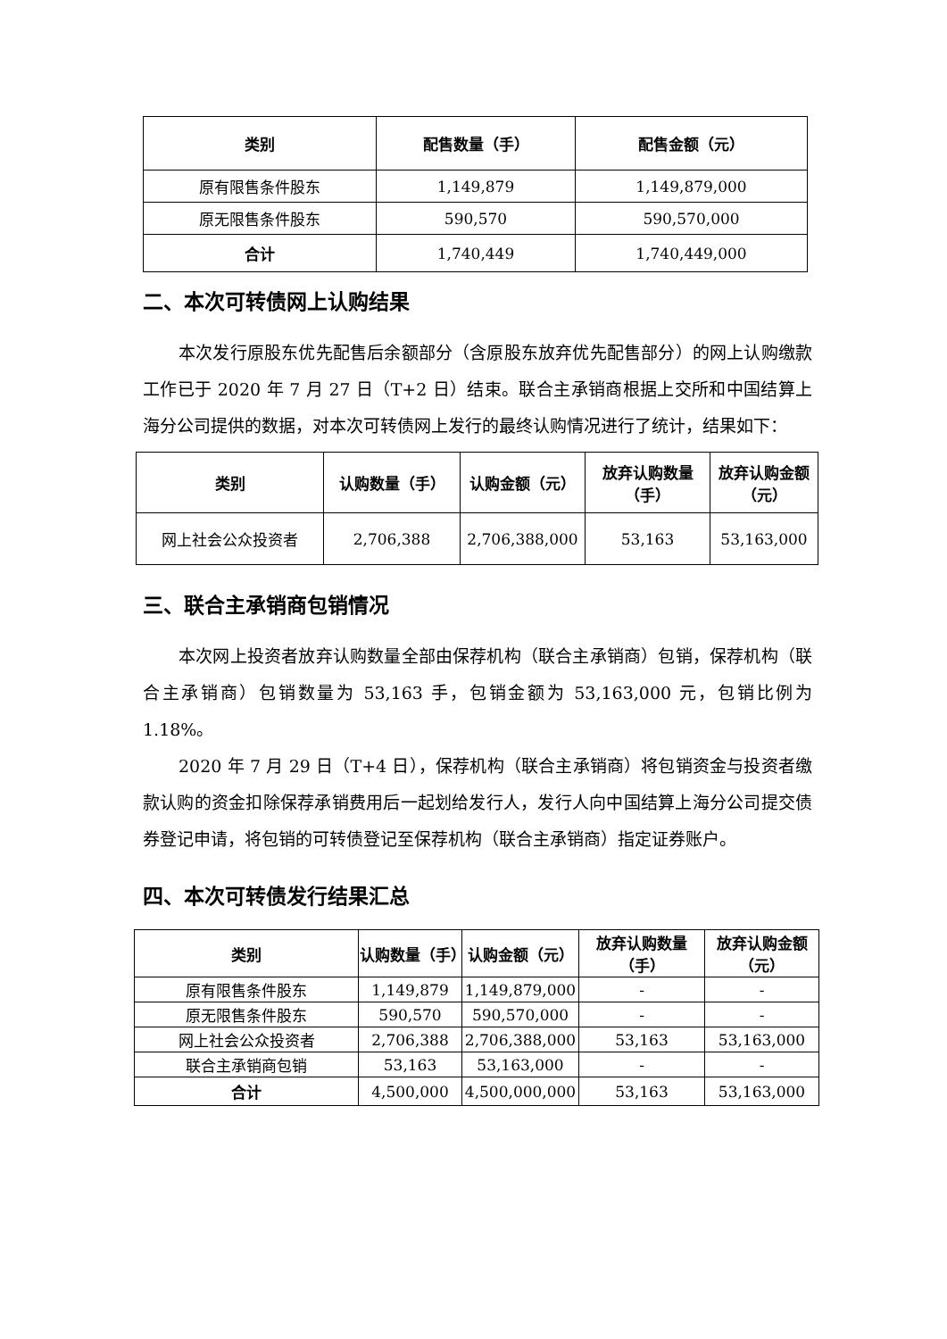| 类别 | 配售数量（手） | 配售金额（元） |
| --- | --- | --- |
| 原有限售条件股东 | 1,149,879 | 1,149,879,000 |
| 原无限售条件股东 | 590,570 | 590,570,000 |
| 合计 | 1,740,449 | 1,740,449,000 |
二、本次可转债网上认购结果
本次发行原股东优先配售后余额部分（含原股东放弃优先配售部分）的网上认购缴款工作已于 2020 年 7 月 27 日（T+2 日）结束。联合主承销商根据上交所和中国结算上海分公司提供的数据，对本次可转债网上发行的最终认购情况进行了统计，结果如下：
| 类别 | 认购数量（手） | 认购金额（元） | 放弃认购数量（手） | 放弃认购金额（元） |
| --- | --- | --- | --- | --- |
| 网上社会公众投资者 | 2,706,388 | 2,706,388,000 | 53,163 | 53,163,000 |
三、联合主承销商包销情况
本次网上投资者放弃认购数量全部由保荐机构（联合主承销商）包销，保荐机构（联合主承销商）包销数量为 53,163 手，包销金额为 53,163,000 元，包销比例为 1.18%。
2020 年 7 月 29 日（T+4 日），保荐机构（联合主承销商）将包销资金与投资者缴款认购的资金扣除保荐承销费用后一起划给发行人，发行人向中国结算上海分公司提交债券登记申请，将包销的可转债登记至保荐机构（联合主承销商）指定证券账户。
四、本次可转债发行结果汇总
| 类别 | 认购数量（手） | 认购金额（元） | 放弃认购数量（手） | 放弃认购金额（元） |
| --- | --- | --- | --- | --- |
| 原有限售条件股东 | 1,149,879 | 1,149,879,000 | - | - |
| 原无限售条件股东 | 590,570 | 590,570,000 | - | - |
| 网上社会公众投资者 | 2,706,388 | 2,706,388,000 | 53,163 | 53,163,000 |
| 联合主承销商包销 | 53,163 | 53,163,000 | - | - |
| 合计 | 4,500,000 | 4,500,000,000 | 53,163 | 53,163,000 |